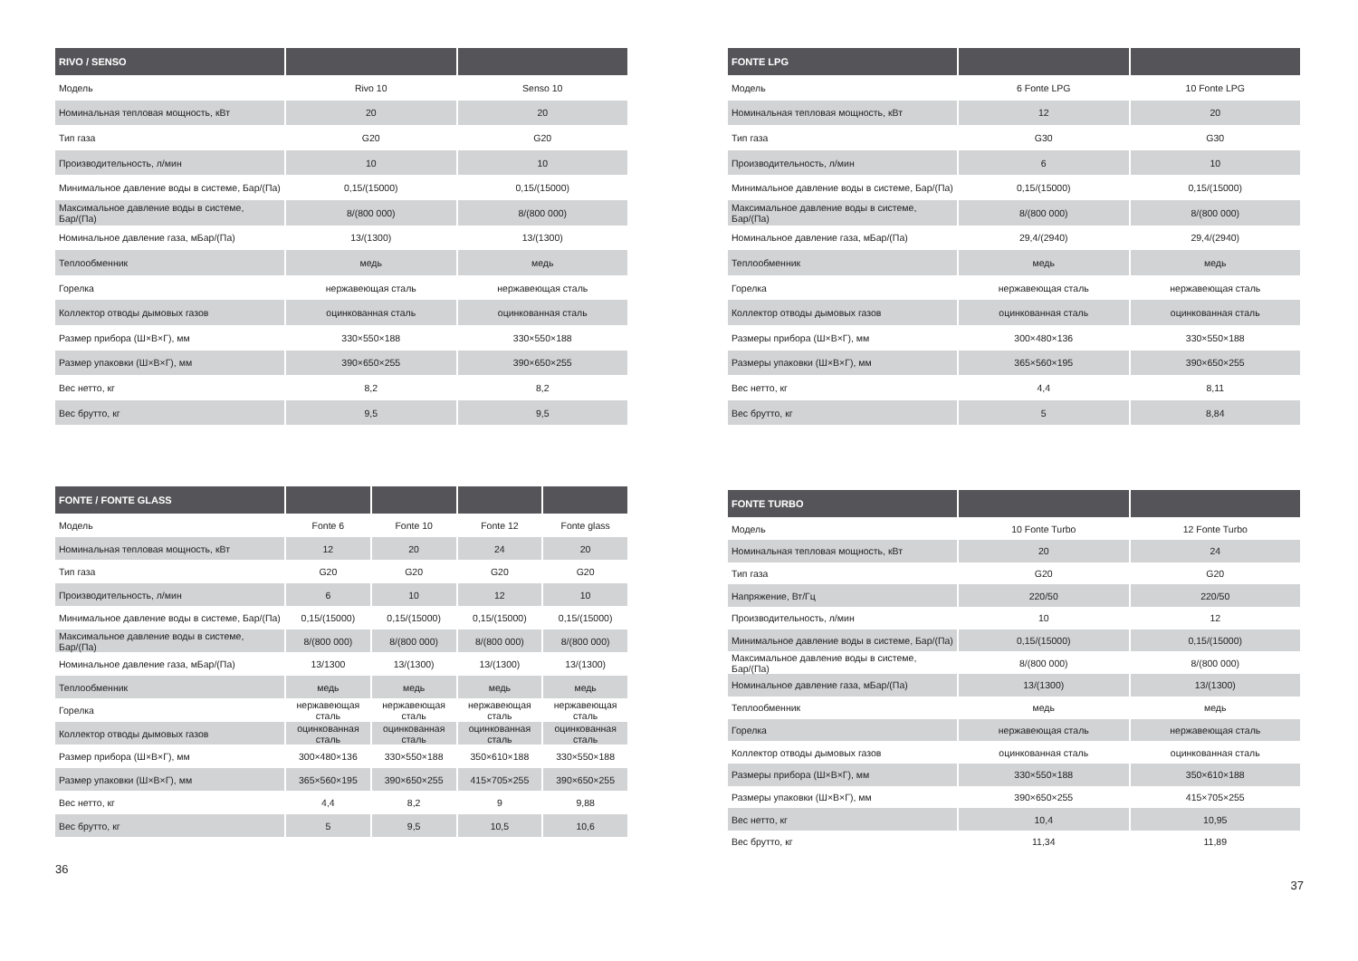| RIVO / SENSO | | |
| --- | --- | --- |
| Модель | Rivo 10 | Senso 10 |
| Номинальная тепловая мощность, кВт | 20 | 20 |
| Тип газа | G20 | G20 |
| Производительность, л/мин | 10 | 10 |
| Минимальное давление воды в системе, Бар/(Па) | 0,15/(15000) | 0,15/(15000) |
| Максимальное давление воды в системе, Бар/(Па) | 8/(800 000) | 8/(800 000) |
| Номинальное давление газа, мБар/(Па) | 13/(1300) | 13/(1300) |
| Теплообменник | медь | медь |
| Горелка | нержавеющая сталь | нержавеющая сталь |
| Коллектор отводы дымовых газов | оцинкованная сталь | оцинкованная сталь |
| Размер прибора (Ш×В×Г), мм | 330×550×188 | 330×550×188 |
| Размер упаковки (Ш×В×Г), мм | 390×650×255 | 390×650×255 |
| Вес нетто, кг | 8,2 | 8,2 |
| Вес брутто, кг | 9,5 | 9,5 |
| FONTE / FONTE GLASS | | | | |
| --- | --- | --- | --- | --- |
| Модель | Fonte 6 | Fonte 10 | Fonte 12 | Fonte glass |
| Номинальная тепловая мощность, кВт | 12 | 20 | 24 | 20 |
| Тип газа | G20 | G20 | G20 | G20 |
| Производительность, л/мин | 6 | 10 | 12 | 10 |
| Минимальное давление воды в системе, Бар/(Па) | 0,15/(15000) | 0,15/(15000) | 0,15/(15000) | 0,15/(15000) |
| Максимальное давление воды в системе, Бар/(Па) | 8/(800 000) | 8/(800 000) | 8/(800 000) | 8/(800 000) |
| Номинальное давление газа, мБар/(Па) | 13/1300 | 13/(1300) | 13/(1300) | 13/(1300) |
| Теплообменник | медь | медь | медь | медь |
| Горелка | нержавеющая сталь | нержавеющая сталь | нержавеющая сталь | нержавеющая сталь |
| Коллектор отводы дымовых газов | оцинкованная сталь | оцинкованная сталь | оцинкованная сталь | оцинкованная сталь |
| Размер прибора (Ш×В×Г), мм | 300×480×136 | 330×550×188 | 350×610×188 | 330×550×188 |
| Размер упаковки (Ш×В×Г), мм | 365×560×195 | 390×650×255 | 415×705×255 | 390×650×255 |
| Вес нетто, кг | 4,4 | 8,2 | 9 | 9,88 |
| Вес брутто, кг | 5 | 9,5 | 10,5 | 10,6 |
36
| FONTE LPG | | |
| --- | --- | --- |
| Модель | 6 Fonte LPG | 10 Fonte LPG |
| Номинальная тепловая мощность, кВт | 12 | 20 |
| Тип газа | G30 | G30 |
| Производительность, л/мин | 6 | 10 |
| Минимальное давление воды в системе, Бар/(Па) | 0,15/(15000) | 0,15/(15000) |
| Максимальное давление воды в системе, Бар/(Па) | 8/(800 000) | 8/(800 000) |
| Номинальное давление газа, мБар/(Па) | 29,4/(2940) | 29,4/(2940) |
| Теплообменник | медь | медь |
| Горелка | нержавеющая сталь | нержавеющая сталь |
| Коллектор отводы дымовых газов | оцинкованная сталь | оцинкованная сталь |
| Размеры прибора (Ш×В×Г), мм | 300×480×136 | 330×550×188 |
| Размеры упаковки (Ш×В×Г), мм | 365×560×195 | 390×650×255 |
| Вес нетто, кг | 4,4 | 8,11 |
| Вес брутто, кг | 5 | 8,84 |
| FONTE TURBO | | |
| --- | --- | --- |
| Модель | 10 Fonte Turbo | 12 Fonte Turbo |
| Номинальная тепловая мощность, кВт | 20 | 24 |
| Тип газа | G20 | G20 |
| Напряжение, Вт/Гц | 220/50 | 220/50 |
| Производительность, л/мин | 10 | 12 |
| Минимальное давление воды в системе, Бар/(Па) | 0,15/(15000) | 0,15/(15000) |
| Максимальное давление воды в системе, Бар/(Па) | 8/(800 000) | 8/(800 000) |
| Номинальное давление газа, мБар/(Па) | 13/(1300) | 13/(1300) |
| Теплообменник | медь | медь |
| Горелка | нержавеющая сталь | нержавеющая сталь |
| Коллектор отводы дымовых газов | оцинкованная сталь | оцинкованная сталь |
| Размеры прибора (Ш×В×Г), мм | 330×550×188 | 350×610×188 |
| Размеры упаковки (Ш×В×Г), мм | 390×650×255 | 415×705×255 |
| Вес нетто, кг | 10,4 | 10,95 |
| Вес брутто, кг | 11,34 | 11,89 |
37